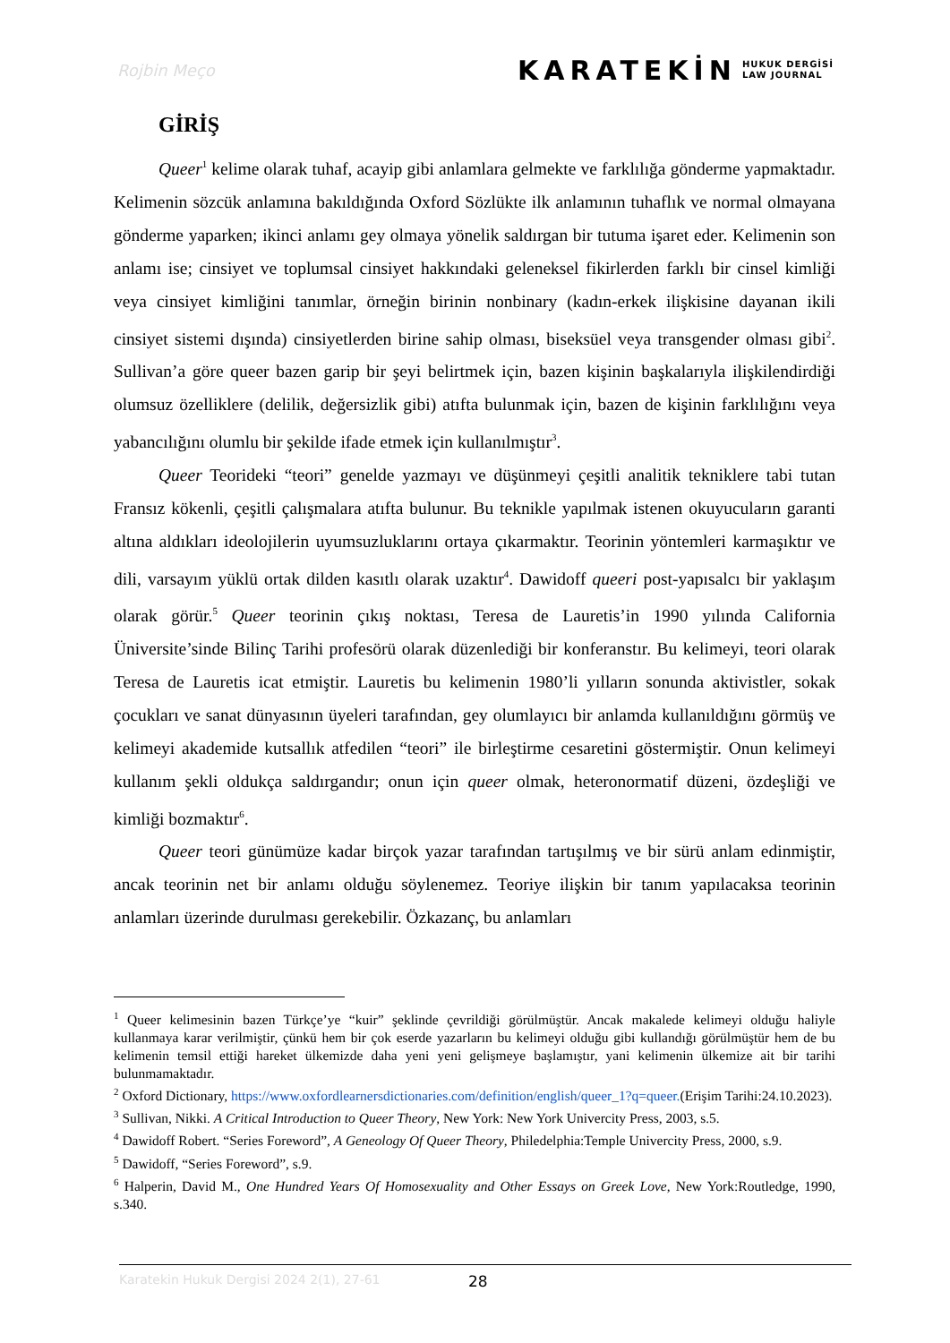Rojbin Meço
KARATEKİN HUKUK DERGİSİ
LAW JOURNAL
GİRİŞ
Queer<sup>1</sup> kelime olarak tuhaf, acayip gibi anlamlara gelmekte ve farklılığa gönderme yapmaktadır. Kelimenin sözcük anlamına bakıldığında Oxford Sözlükte ilk anlamının tuhaflık ve normal olmayana gönderme yaparken; ikinci anlamı gey olmaya yönelik saldırgan bir tutuma işaret eder. Kelimenin son anlamı ise; cinsiyet ve toplumsal cinsiyet hakkındaki geleneksel fikirlerden farklı bir cinsel kimliği veya cinsiyet kimliğini tanımlar, örneğin birinin nonbinary (kadın-erkek ilişkisine dayanan ikili cinsiyet sistemi dışında) cinsiyetlerden birine sahip olması, biseksüel veya transgender olması gibi<sup>2</sup>. Sullivan’a göre queer bazen garip bir şeyi belirtmek için, bazen kişinin başkalarıyla ilişkilendirdiği olumsuz özelliklere (delilik, değersizlik gibi) atıfta bulunmak için, bazen de kişinin farklılığını veya yabancılığını olumlu bir şekilde ifade etmek için kullanılmıştır<sup>3</sup>.
Queer Teorideki “teori” genelde yazmayı ve düşünmeyi çeşitli analitik tekniklere tabi tutan Fransız kökenli, çeşitli çalışmalara atıfta bulunur. Bu teknikle yapılmak istenen okuyucuların garanti altına aldıkları ideolojilerin uyumsuzluklarını ortaya çıkarmaktır. Teorinin yöntemleri karmaşıktır ve dili, varsayım yüklü ortak dilden kasıtlı olarak uzaktır<sup>4</sup>. Dawidoff queeri post-yapısalcı bir yaklaşım olarak görür.<sup>5</sup> Queer teorinin çıkış noktası, Teresa de Lauretis’in 1990 yılında California Üniversite’sinde Bilinç Tarihi profesörü olarak düzenlediği bir konferanstır. Bu kelimeyi, teori olarak Teresa de Lauretis icat etmiştir. Lauretis bu kelimenin 1980’li yılların sonunda aktivistler, sokak çocukları ve sanat dünyasının üyeleri tarafından, gey olumlayıcı bir anlamda kullanıldığını görmüş ve kelimeyi akademide kutsallık atfedilen “teori” ile birleştirme cesaretini göstermiştir. Onun kelimeyi kullanım şekli oldukça saldırgandır; onun için queer olmak, heteronormatif düzeni, özdeşliği ve kimliği bozmaktır<sup>6</sup>.
Queer teori günümüze kadar birçok yazar tarafından tartışılmış ve bir sürü anlam edinmiştir, ancak teorinin net bir anlamı olduğu söylenemez. Teoriye ilişkin bir tanım yapılacaksa teorinin anlamları üzerinde durulması gerekebilir. Özkazanç, bu anlamları
<sup>1</sup> Queer kelimesinin bazen Türkçe’ye “kuir” şeklinde çevrildiği görülmüştür. Ancak makalede kelimeyi olduğu haliyle kullanmaya karar verilmiştir, çünkü hem bir çok eserde yazarların bu kelimeyi olduğu gibi kullandığı görülmüştür hem de bu kelimenin temsil ettiği hareket ülkemizde daha yeni yeni gelişmeye başlamıştır, yani kelimenin ülkemize ait bir tarihi bulunmamaktadır.
<sup>2</sup> Oxford Dictionary, https://www.oxfordlearnersdictionaries.com/definition/english/queer_1?q=queer.(Erişim Tarihi:24.10.2023).
<sup>3</sup> Sullivan, Nikki. A Critical Introduction to Queer Theory, New York: New York Univercity Press, 2003, s.5.
<sup>4</sup> Dawidoff Robert. “Series Foreword”, A Geneology Of Queer Theory, Philedelphia:Temple Univercity Press, 2000, s.9.
<sup>5</sup> Dawidoff, “Series Foreword”, s.9.
<sup>6</sup> Halperin, David M., One Hundred Years Of Homosexuality and Other Essays on Greek Love, New York:Routledge, 1990, s.340.
Karatekin Hukuk Dergisi 2024 2(1), 27-61 28